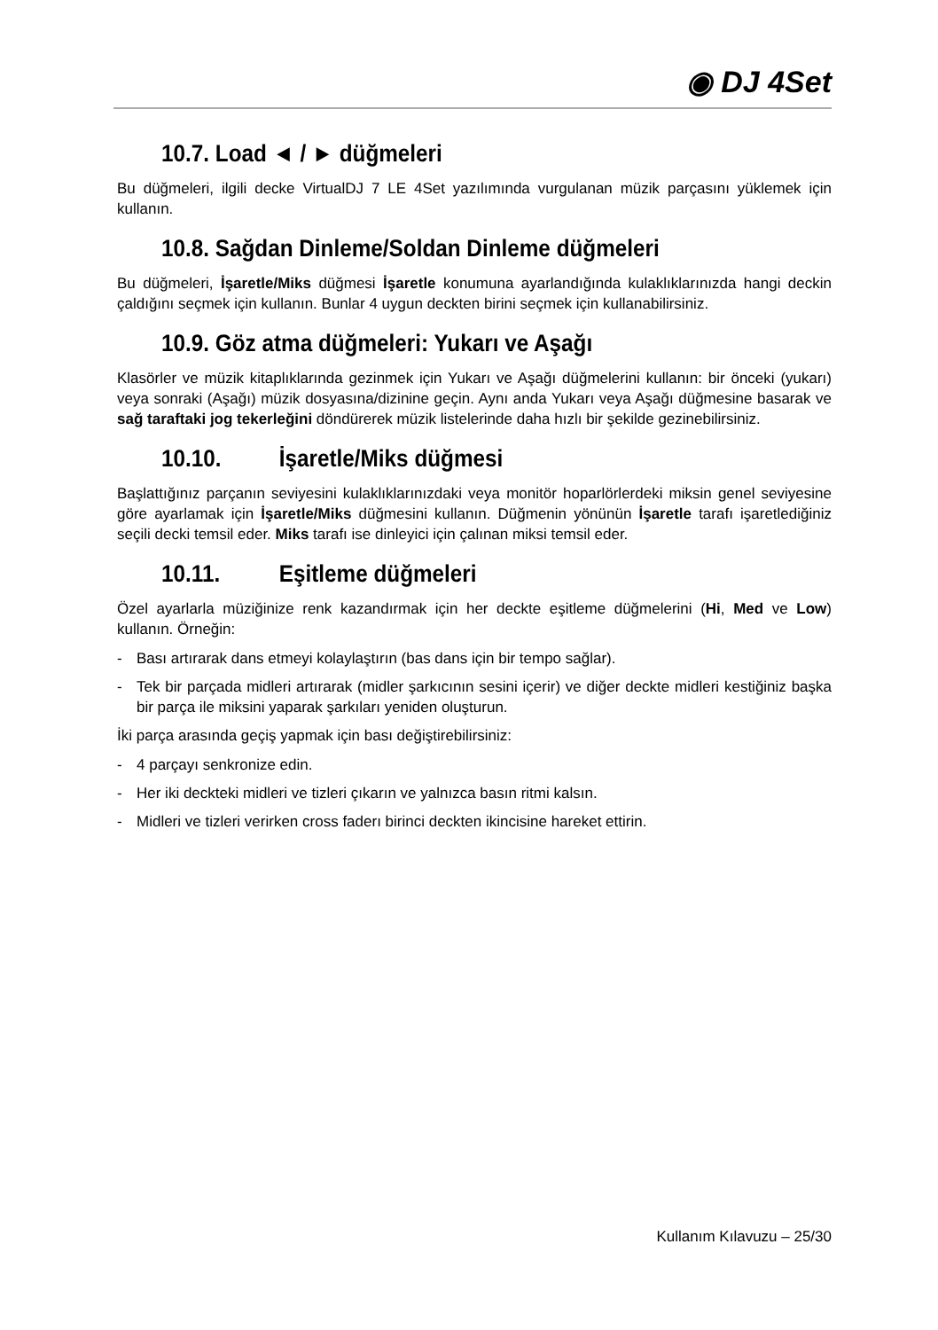◉ DJ 4Set
10.7. Load ◄ / ► düğmeleri
Bu düğmeleri, ilgili decke VirtualDJ 7 LE 4Set yazılımında vurgulanan müzik parçasını yüklemek için kullanın.
10.8. Sağdan Dinleme/Soldan Dinleme düğmeleri
Bu düğmeleri, İşaretle/Miks düğmesi İşaretle konumuna ayarlandığında kulaklıklarınızda hangi deckin çaldığını seçmek için kullanın. Bunlar 4 uygun deckten birini seçmek için kullanabilirsiniz.
10.9. Göz atma düğmeleri: Yukarı ve Aşağı
Klasörler ve müzik kitaplıklarında gezinmek için Yukarı ve Aşağı düğmelerini kullanın: bir önceki (yukarı) veya sonraki (Aşağı) müzik dosyasına/dizinine geçin. Aynı anda Yukarı veya Aşağı düğmesine basarak ve sağ taraftaki jog tekerleğini döndürerek müzik listelerinde daha hızlı bir şekilde gezinebilirsiniz.
10.10. İşaretle/Miks düğmesi
Başlattığınız parçanın seviyesini kulaklıklarınızdaki veya monitör hoparlörlerdeki miksin genel seviyesine göre ayarlamak için İşaretle/Miks düğmesini kullanın. Düğmenin yönünün İşaretle tarafı işaretlediğiniz seçili decki temsil eder. Miks tarafı ise dinleyici için çalınan miksi temsil eder.
10.11. Eşitleme düğmeleri
Özel ayarlarla müziğinize renk kazandırmak için her deckte eşitleme düğmelerini (Hi, Med ve Low) kullanın. Örneğin:
- Bası artırarak dans etmeyi kolaylaştırın (bas dans için bir tempo sağlar).
- Tek bir parçada midleri artırarak (midler şarkıcının sesini içerir) ve diğer deckte midleri kestiğiniz başka bir parça ile miksini yaparak şarkıları yeniden oluşturun.
İki parça arasında geçiş yapmak için bası değiştirebilirsiniz:
- 4 parçayı senkronize edin.
- Her iki deckteki midleri ve tizleri çıkarın ve yalnızca basın ritmi kalsın.
- Midleri ve tizleri verirken cross faderı birinci deckten ikincisine hareket ettirin.
Kullanım Kılavuzu – 25/30